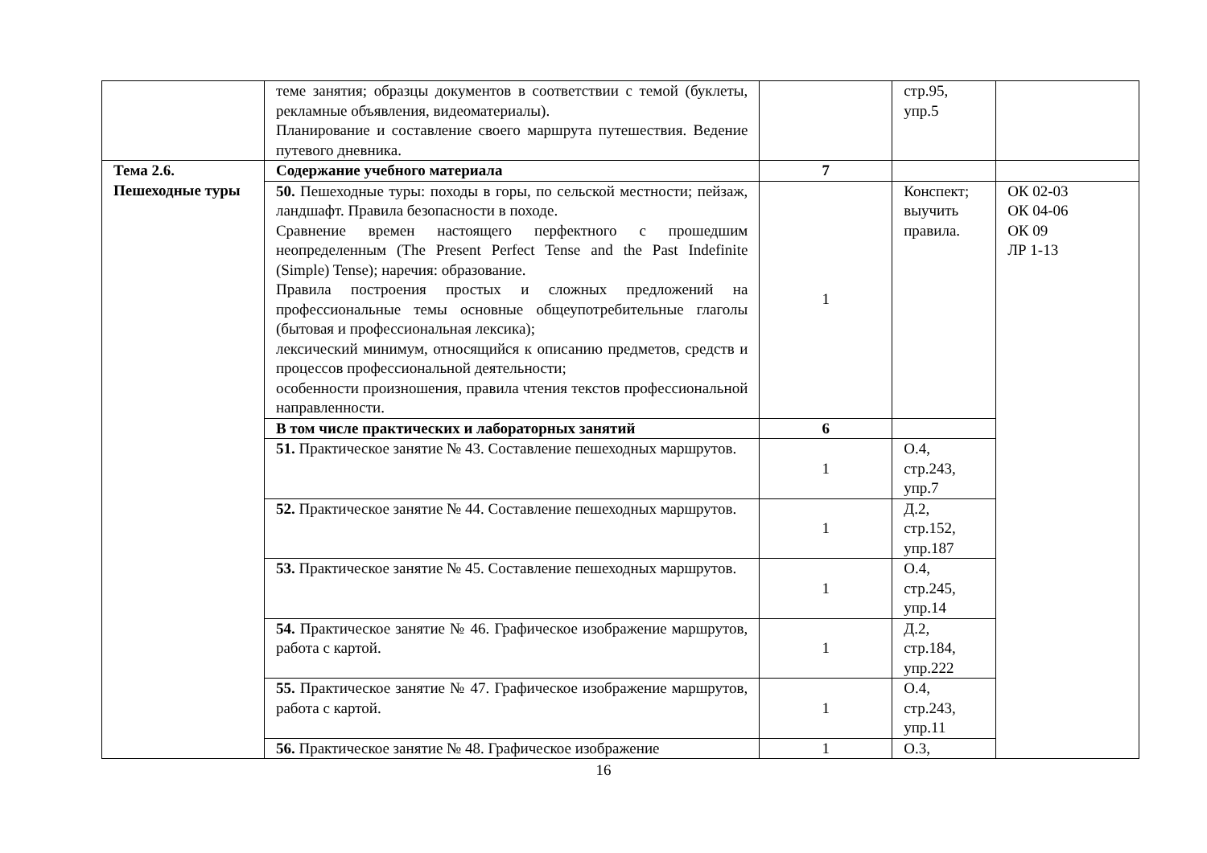| | теме занятия; образцы документов в соответствии с темой (буклеты, рекламные объявления, видеоматериалы). Планирование и составление своего маршрута путешествия. Ведение путевого дневника. | | стр.95, упр.5 | |
| Тема 2.6. Пешеходные туры | Содержание учебного материала | 7 | | |
| | 50. Пешеходные туры: походы в горы, по сельской местности; пейзаж, ландшафт. Правила безопасности в походе. Сравнение времен настоящего перфектного с прошедшим неопределенным (The Present Perfect Tense and the Past Indefinite (Simple) Tense); наречия: образование. Правила построения простых и сложных предложений на профессиональные темы основные общеупотребительные глаголы (бытовая и профессиональная лексика); лексический минимум, относящийся к описанию предметов, средств и процессов профессиональной деятельности; особенности произношения, правила чтения текстов профессиональной направленности. | 1 | Конспект; выучить правила. | ОК 02-03 ОК 04-06 ОК 09 ЛР 1-13 |
| | В том числе практических и лабораторных занятий | 6 | | |
| | 51. Практическое занятие № 43. Составление пешеходных маршрутов. | 1 | О.4, стр.243, упр.7 | |
| | 52. Практическое занятие № 44. Составление пешеходных маршрутов. | 1 | Д.2, стр.152, упр.187 | |
| | 53. Практическое занятие № 45. Составление пешеходных маршрутов. | 1 | О.4, стр.245, упр.14 | |
| | 54. Практическое занятие № 46. Графическое изображение маршрутов, работа с картой. | 1 | Д.2, стр.184, упр.222 | |
| | 55. Практическое занятие № 47. Графическое изображение маршрутов, работа с картой. | 1 | О.4, стр.243, упр.11 | |
| | 56. Практическое занятие № 48. Графическое изображение | 1 | О.3, | |
16